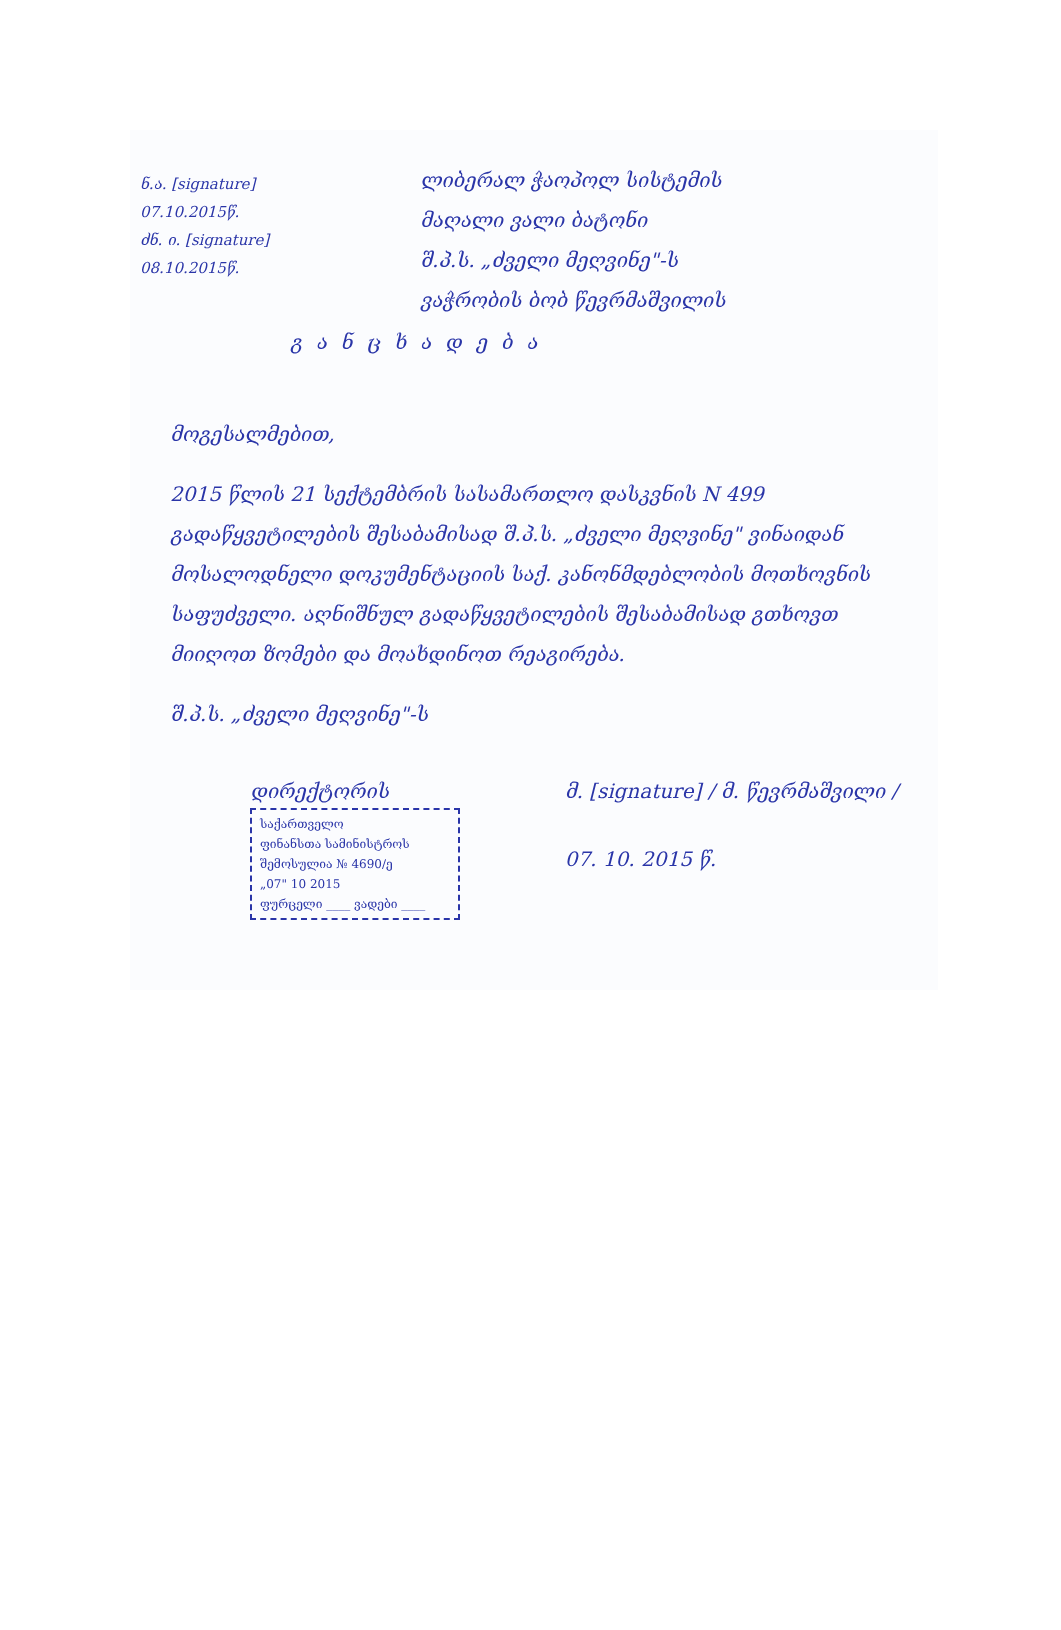ნ.ა. [signature]
07.10.2015წ.
ძნ. ი. [signature]
08.10.2015წ.
ლიბერალ ჭაოპოლ სისტემის
მაღალი ვალი ბატონი
შ.პ.ს. „ძველი მეღვინე"-ს
ვაჭრობის ბობ წევრმაშვილის
განცხადება
მოგესალმებით,
2015 წლის 21 სექტემბრის სასამართლო დასკვნის N 499 გადაწყვეტილების შესაბამისად შ.პ.ს. „ძველი მეღვინე" ვინაიდან მოსალოდნელი დოკუმენტაციის საქ. კანონმდებლობის მოთხოვნის საფუძველი. აღნიშნულ გადაწყვეტილების შესაბამისად გთხოვთ მიიღოთ ზომები და მოახდინოთ რეაგირება.
შ.პ.ს. „ძველი მეღვინე"-ს
დირექტორის
საქართველო
ფინანსთა სამინისტროს
შემოსულია № 4690/ე
„07" 10 2015
ფურცელი ____ ვადები ____
მ. [signature] / მ. წევრმაშვილი /
07. 10. 2015 წ.